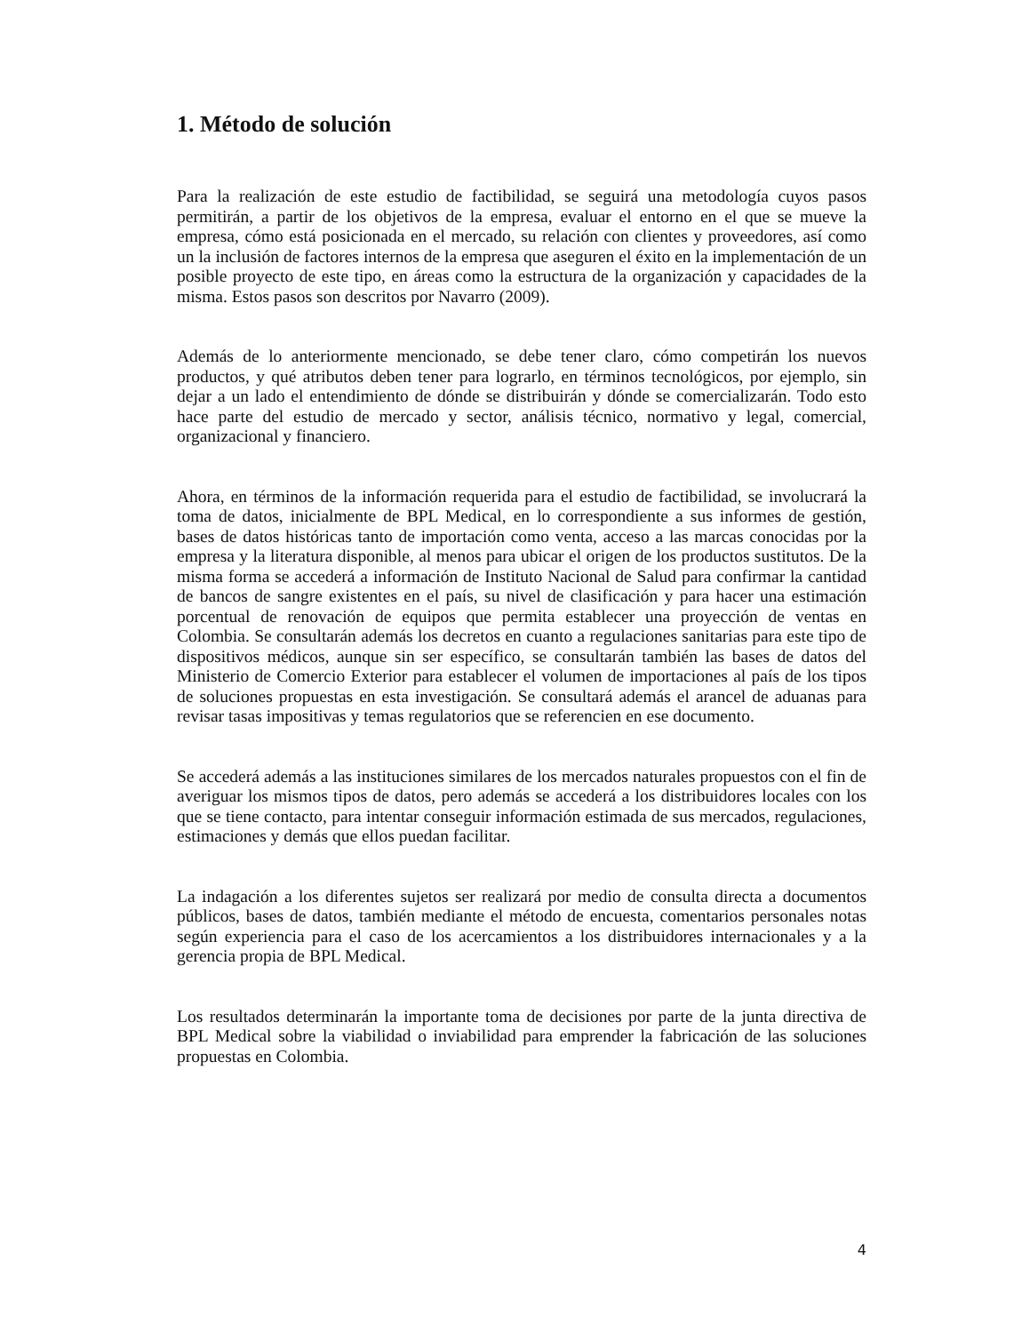1. Método de solución
Para la realización de este estudio de factibilidad, se seguirá una metodología cuyos pasos permitirán, a partir de los objetivos de la empresa, evaluar el entorno en el que se mueve la empresa, cómo está posicionada en el mercado, su relación con clientes y proveedores, así como un la inclusión de factores internos de la empresa que aseguren el éxito en la implementación de un posible proyecto de este tipo, en áreas como la estructura de la organización y capacidades de la misma. Estos pasos son descritos por Navarro (2009).
Además de lo anteriormente mencionado, se debe tener claro, cómo competirán los nuevos productos, y qué atributos deben tener para lograrlo, en términos tecnológicos, por ejemplo, sin dejar a un lado el entendimiento de dónde se distribuirán y dónde se comercializarán. Todo esto hace parte del estudio de mercado y sector, análisis técnico, normativo y legal, comercial, organizacional y financiero.
Ahora, en términos de la información requerida para el estudio de factibilidad, se involucrará la toma de datos, inicialmente de BPL Medical, en lo correspondiente a sus informes de gestión, bases de datos históricas tanto de importación como venta, acceso a las marcas conocidas por la empresa y la literatura disponible, al menos para ubicar el origen de los productos sustitutos. De la misma forma se accederá a información de Instituto Nacional de Salud para confirmar la cantidad de bancos de sangre existentes en el país, su nivel de clasificación y para hacer una estimación porcentual de renovación de equipos que permita establecer una proyección de ventas en Colombia. Se consultarán además los decretos en cuanto a regulaciones sanitarias para este tipo de dispositivos médicos, aunque sin ser específico, se consultarán también las bases de datos del Ministerio de Comercio Exterior para establecer el volumen de importaciones al país de los tipos de soluciones propuestas en esta investigación. Se consultará además el arancel de aduanas para revisar tasas impositivas y temas regulatorios que se referencien en ese documento.
Se accederá además a las instituciones similares de los mercados naturales propuestos con el fin de averiguar los mismos tipos de datos, pero además se accederá a los distribuidores locales con los que se tiene contacto, para intentar conseguir información estimada de sus mercados, regulaciones, estimaciones y demás que ellos puedan facilitar.
La indagación a los diferentes sujetos ser realizará por medio de consulta directa a documentos públicos, bases de datos, también mediante el método de encuesta, comentarios personales notas según experiencia para el caso de los acercamientos a los distribuidores internacionales y a la gerencia propia de BPL Medical.
Los resultados determinarán la importante toma de decisiones por parte de la junta directiva de BPL Medical sobre la viabilidad o inviabilidad para emprender la fabricación de las soluciones propuestas en Colombia.
4